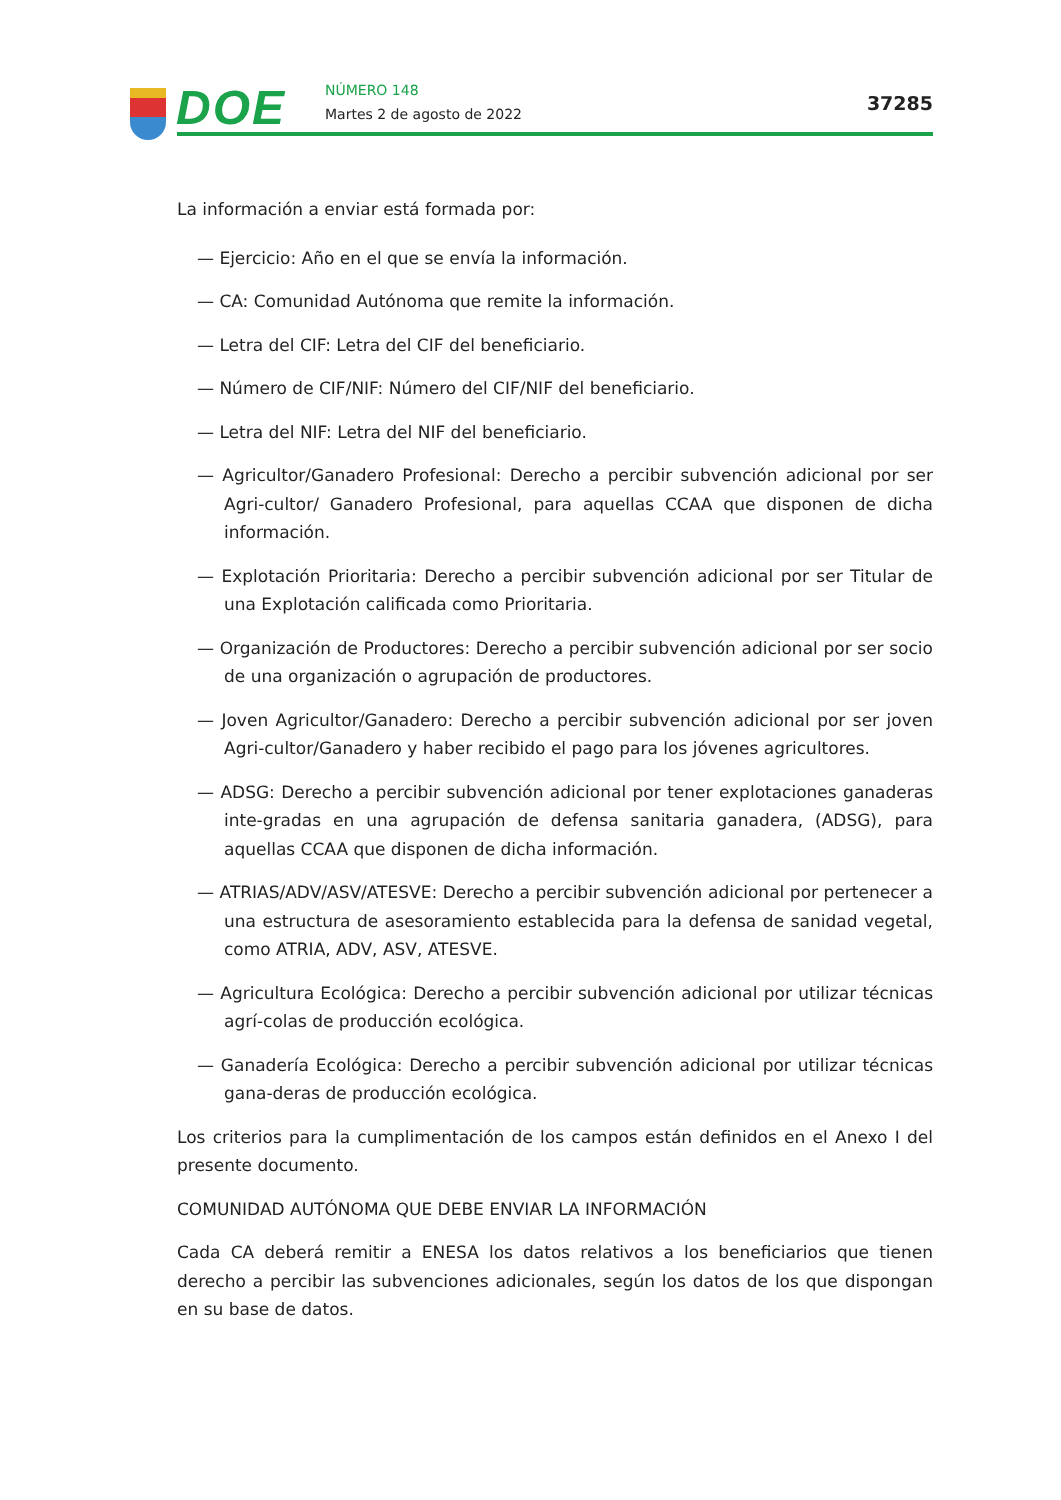DOE
NÚMERO 148
Martes 2 de agosto de 2022
37285
La información a enviar está formada por:
— Ejercicio: Año en el que se envía la información.
— CA: Comunidad Autónoma que remite la información.
— Letra del CIF: Letra del CIF del beneficiario.
— Número de CIF/NIF: Número del CIF/NIF del beneficiario.
— Letra del NIF: Letra del NIF del beneficiario.
— Agricultor/Ganadero Profesional: Derecho a percibir subvención adicional por ser Agri-cultor/ Ganadero Profesional, para aquellas CCAA que disponen de dicha información.
— Explotación Prioritaria: Derecho a percibir subvención adicional por ser Titular de una Explotación calificada como Prioritaria.
— Organización de Productores: Derecho a percibir subvención adicional por ser socio de una organización o agrupación de productores.
— Joven Agricultor/Ganadero: Derecho a percibir subvención adicional por ser joven Agri-cultor/Ganadero y haber recibido el pago para los jóvenes agricultores.
— ADSG: Derecho a percibir subvención adicional por tener explotaciones ganaderas inte-gradas en una agrupación de defensa sanitaria ganadera, (ADSG), para aquellas CCAA que disponen de dicha información.
— ATRIAS/ADV/ASV/ATESVE: Derecho a percibir subvención adicional por pertenecer a una estructura de asesoramiento establecida para la defensa de sanidad vegetal, como ATRIA, ADV, ASV, ATESVE.
— Agricultura Ecológica: Derecho a percibir subvención adicional por utilizar técnicas agrí-colas de producción ecológica.
— Ganadería Ecológica: Derecho a percibir subvención adicional por utilizar técnicas gana-deras de producción ecológica.
Los criterios para la cumplimentación de los campos están definidos en el Anexo I del presente documento.
COMUNIDAD AUTÓNOMA QUE DEBE ENVIAR LA INFORMACIÓN
Cada CA deberá remitir a ENESA los datos relativos a los beneficiarios que tienen derecho a percibir las subvenciones adicionales, según los datos de los que dispongan en su base de datos.